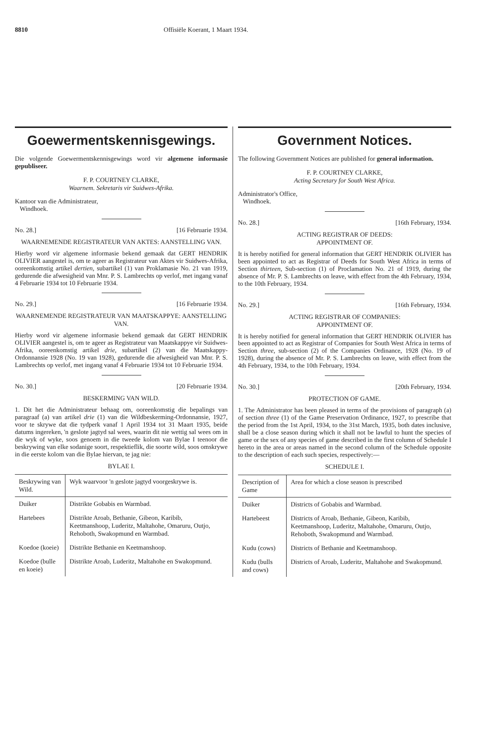8810 Offisiële Koerant, 1 Maart 1934.
Goewermentskennisgewings.
Die volgende Goewermentskennisgewings word vir algemene informasie gepubliseer.
F. P. COURTNEY CLARKE,
Waarnem. Sekretaris vir Suidwes-Afrika.
Kantoor van die Administrateur,
Windhoek.
No. 28.] [16 Februarie 1934.
WAARNEMENDE REGISTRATEUR VAN AKTES: AANSTELLING VAN.
Hierby word vir algemene informasie bekend gemaak dat GERT HENDRIK OLIVIER aangestel is, om te ageer as Registrateur van Aktes vir Suidwes-Afrika, ooreenkomstig artikel dertien, subartikel (1) van Proklamasie No. 21 van 1919, gedurende die afwesigheid van Mnr. P. S. Lambrechts op verlof, met ingang vanaf 4 Februarie 1934 tot 10 Februarie 1934.
No. 29.] [16 Februarie 1934.
WAARNEMENDE REGISTRATEUR VAN MAATSKAPPYE: AANSTELLING VAN.
Hierby word vir algemene informasie bekend gemaak dat GERT HENDRIK OLIVIER aangestel is, om te ageer as Registrateur van Maatskappye vir Suidwes-Afrika, ooreenkomstig artikel drie, subartikel (2) van die Maatskappy-Ordonnansie 1928 (No. 19 van 1928), gedurende die afwesigheid van Mnr. P. S. Lambrechts op verlof, met ingang vanaf 4 Februarie 1934 tot 10 Februarie 1934.
No. 30.] [20 Februarie 1934.
BESKERMING VAN WILD.
1. Dit het die Administrateur behaag om, ooreenkomstig die bepalings van paragraaf (a) van artikel drie (1) van die Wildbeskerming-Ordonnansie, 1927, voor te skrywe dat die tydperk vanaf 1 April 1934 tot 31 Maart 1935, beide datums ingereken, 'n geslote jagtyd sal wees, waarin dit nie wettig sal wees om in die wyk of wyke, soos genoem in die tweede kolom van Bylae I teenoor die beskrywing van elke sodanige soort, respektieflik, die soorte wild, soos omskrywe in die eerste kolom van die Bylae hiervan, te jag nie:
BYLAE I.
| Beskrywing van Wild. | Wyk waarvoor 'n geslote jagtyd voorgeskrywe is. |
| --- | --- |
| Duiker | Distrikte Gobabis en Warmbad. |
| Hartebees | Distrikte Aroab, Bethanie, Gibeon, Karibib, Keetmanshoop, Luderitz, Maltahohe, Omaruru, Outjo, Rehoboth, Swakopmund en Warmbad. |
| Koedoe (koeie) | Distrikte Bethanie en Keetmanshoop. |
| Koedoe (bulle en koeie) | Distrikte Aroab, Luderitz, Maltahohe en Swakopmund. |
Government Notices.
The following Government Notices are published for general information.
F. P. COURTNEY CLARKE,
Acting Secretary for South West Africa.
Administrator's Office,
Windhoek.
No. 28.] [16th February, 1934.
ACTING REGISTRAR OF DEEDS:
APPOINTMENT OF.
It is hereby notified for general information that GERT HENDRIK OLIVIER has been appointed to act as Registrar of Deeds for South West Africa in terms of Section thirteen, Sub-section (1) of Proclamation No. 21 of 1919, during the absence of Mr. P. S. Lambrechts on leave, with effect from the 4th February, 1934, to the 10th February, 1934.
No. 29.] [16th February, 1934.
ACTING REGISTRAR OF COMPANIES:
APPOINTMENT OF.
It is hereby notified for general information that GERT HENDRIK OLIVIER has been appointed to act as Registrar of Companies for South West Africa in terms of Section three, sub-section (2) of the Companies Ordinance, 1928 (No. 19 of 1928), during the absence of Mr. P. S. Lambrechts on leave, with effect from the 4th February, 1934, to the 10th February, 1934.
No. 30.] [20th February, 1934.
PROTECTION OF GAME.
1. The Administrator has been pleased in terms of the provisions of paragraph (a) of section three (1) of the Game Preservation Ordinance, 1927, to prescribe that the period from the 1st April, 1934, to the 31st March, 1935, both dates inclusive, shall be a close season during which it shall not be lawful to hunt the species of game or the sex of any species of game described in the first column of Schedule I hereto in the area or areas named in the second column of the Schedule opposite to the description of each such species, respectively:—
SCHEDULE I.
| Description of Game | Area for which a close season is prescribed |
| --- | --- |
| Duiker | Districts of Gobabis and Warmbad. |
| Hartebeest | Districts of Aroab, Bethanie, Gibeon, Karibib, Keetmanshoop, Luderitz, Maltahohe, Omaruru, Outjo, Rehoboth, Swakopmund and Warmbad. |
| Kudu (cows) | Districts of Bethanie and Keetmanshoop. |
| Kudu (bulls and cows) | Districts of Aroab, Luderitz, Maltahohe and Swakopmund. |